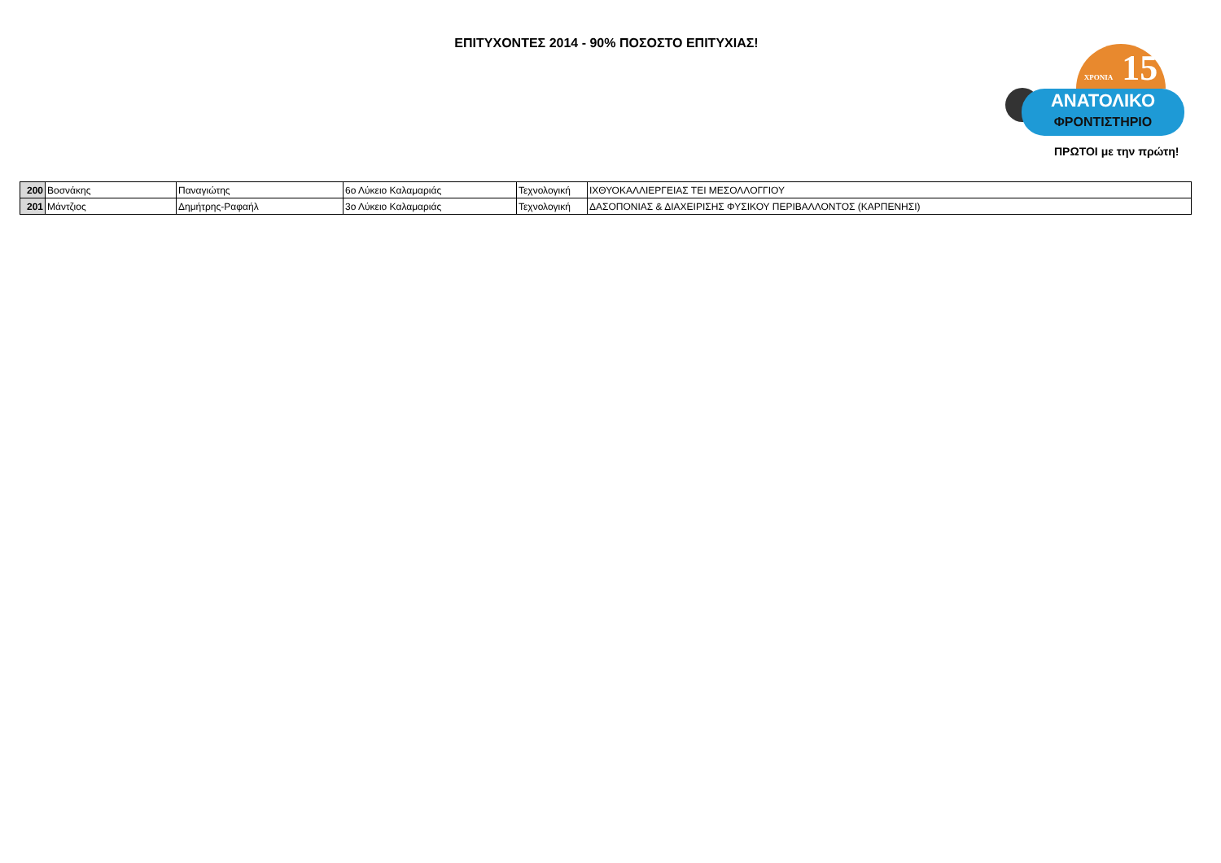ΕΠΙΤΥΧΟΝΤΕΣ 2014 - 90% ΠΟΣΟΣΤΟ ΕΠΙΤΥΧΙΑΣ!
ΧΡΟΝΙΑ 15
ΑΝΑΤΟΛΙΚΟ
ΦΡΟΝΤΙΣΤΗΡΙΟ
ΠΡΩΤΟΙ με την πρώτη!
| 200 | Βοσνάκης | Παναγιώτης | 6ο Λύκειο Καλαμαριάς | Τεχνολογική | ΙΧΘΥΟΚΑΛΛΙΕΡΓΕΙΑΣ ΤΕΙ ΜΕΣΟΛΛΟΓΓΙΟΥ |
| 201 | Μάντζιος | Δημήτρης-Ραφαήλ | 3ο Λύκειο Καλαμαριάς | Τεχνολογική | ΔΑΣΟΠΟΝΙΑΣ & ΔΙΑΧΕΙΡΙΣΗΣ ΦΥΣΙΚΟΥ ΠΕΡΙΒΑΛΛΟΝΤΟΣ (ΚΑΡΠΕΝΗΣΙ) |